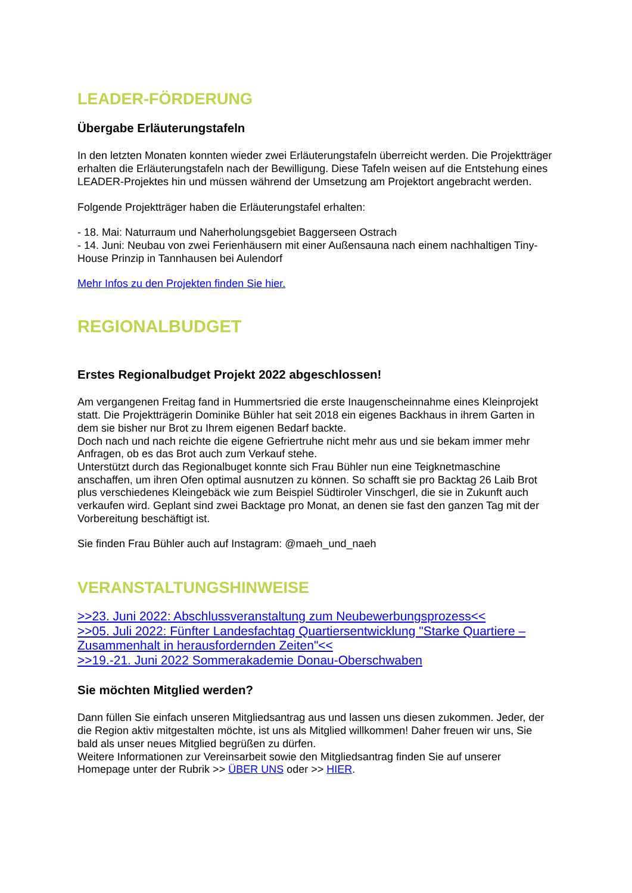LEADER-FÖRDERUNG
Übergabe Erläuterungstafeln
In den letzten Monaten konnten wieder zwei Erläuterungstafeln überreicht werden. Die Projektträger erhalten die Erläuterungstafeln nach der Bewilligung. Diese Tafeln weisen auf die Entstehung eines LEADER-Projektes hin und müssen während der Umsetzung am Projektort angebracht werden.
Folgende Projektträger haben die Erläuterungstafel erhalten:
- 18. Mai: Naturraum und Naherholungsgebiet Baggerseen Ostrach
- 14. Juni: Neubau von zwei Ferienhäusern mit einer Außensauna nach einem nachhaltigen Tiny-House Prinzip in Tannhausen bei Aulendorf
Mehr Infos zu den Projekten finden Sie hier.
REGIONALBUDGET
Erstes Regionalbudget Projekt 2022 abgeschlossen!
Am vergangenen Freitag fand in Hummertsried die erste Inaugenscheinnahme eines Kleinprojekt statt. Die Projektträgerin Dominike Bühler hat seit 2018 ein eigenes Backhaus in ihrem Garten in dem sie bisher nur Brot zu Ihrem eigenen Bedarf backte.
Doch nach und nach reichte die eigene Gefriertruhe nicht mehr aus und sie bekam immer mehr Anfragen, ob es das Brot auch zum Verkauf stehe.
Unterstützt durch das Regionalbuget konnte sich Frau Bühler nun eine Teigknetmaschine anschaffen, um ihren Ofen optimal ausnutzen zu können. So schafft sie pro Backtag 26 Laib Brot plus verschiedenes Kleingebäck wie zum Beispiel Südtiroler Vinschgerl, die sie in Zukunft auch verkaufen wird. Geplant sind zwei Backtage pro Monat, an denen sie fast den ganzen Tag mit der Vorbereitung beschäftigt ist.
Sie finden Frau Bühler auch auf Instagram: @maeh_und_naeh
VERANSTALTUNGSHINWEISE
>>23. Juni 2022: Abschlussveranstaltung zum Neubewerbungsprozess<<
>>05. Juli 2022: Fünfter Landesfachtag Quartiersentwicklung "Starke Quartiere – Zusammenhalt in herausfordernden Zeiten"<<
>>19.-21. Juni 2022 Sommerakademie Donau-Oberschwaben
Sie möchten Mitglied werden?
Dann füllen Sie einfach unseren Mitgliedsantrag aus und lassen uns diesen zukommen. Jeder, der die Region aktiv mitgestalten möchte, ist uns als Mitglied willkommen! Daher freuen wir uns, Sie bald als unser neues Mitglied begrüßen zu dürfen.
Weitere Informationen zur Vereinsarbeit sowie den Mitgliedsantrag finden Sie auf unserer Homepage unter der Rubrik >> ÜBER UNS oder >> HIER.